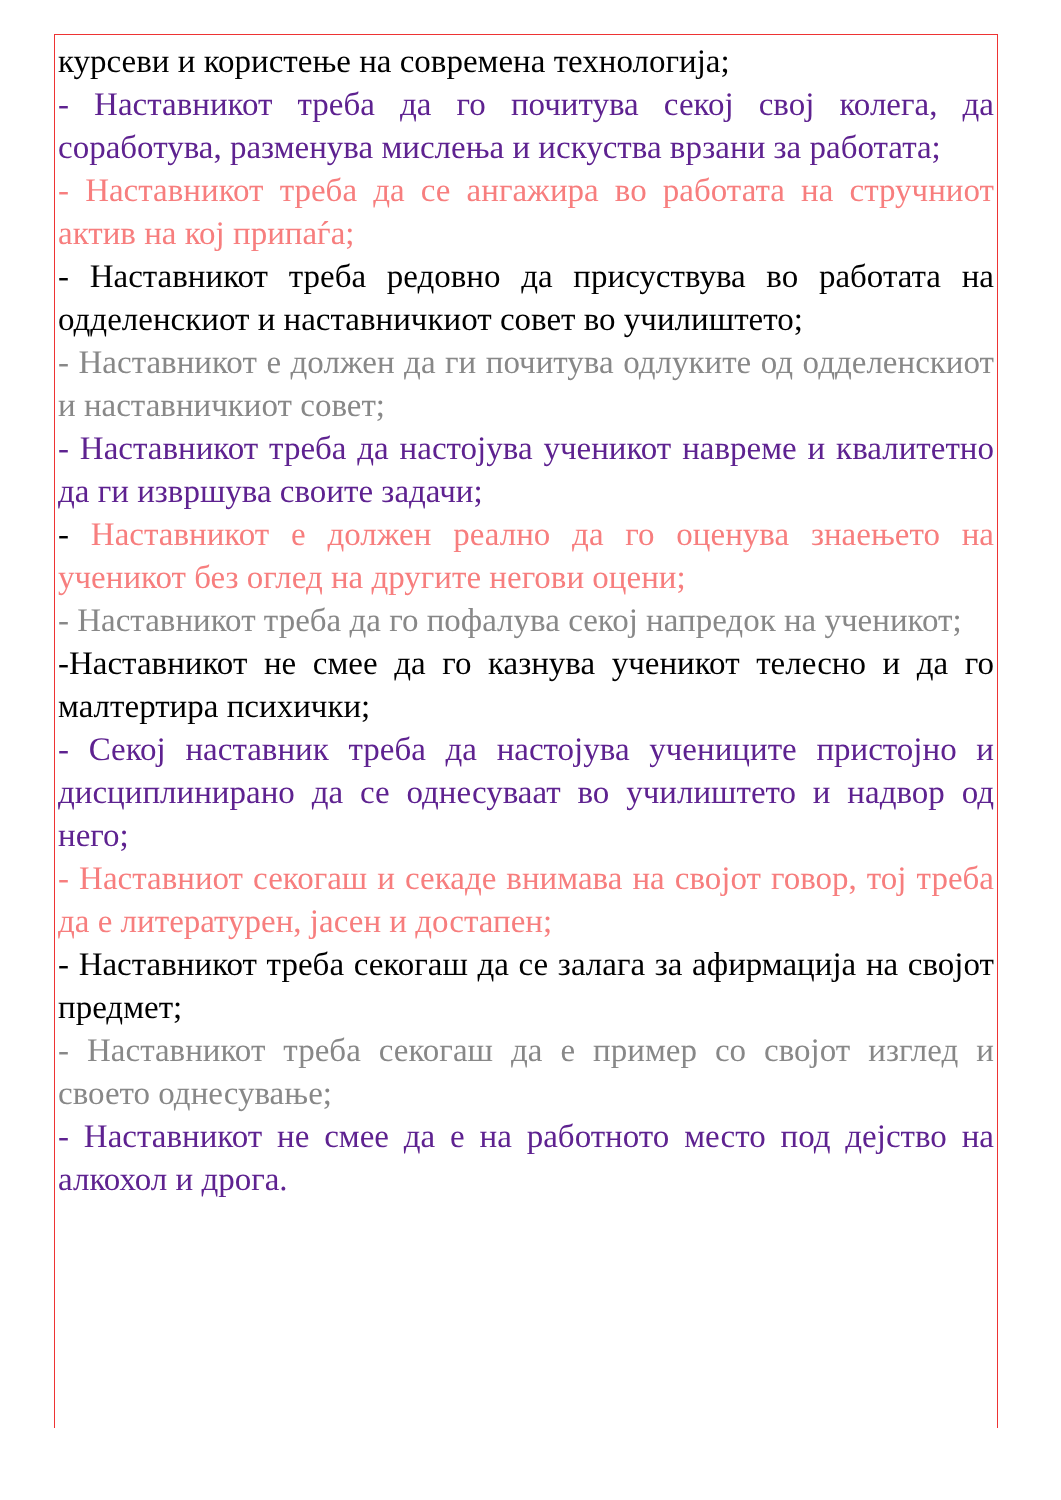курсеви и користење на современа технологија;
- Наставникот треба да го почитува секој свој колега, да соработува, разменува мислења и искуства врзани за работата;
- Наставникот треба да се ангажира во работата на стручниот актив на кој припаѓа;
- Наставникот треба редовно да присуствува во работата на одделенскиот и наставничкиот совет во училиштето;
- Наставникот е должен да ги почитува одлуките од одделенскиот и наставничкиот совет;
- Наставникот треба да настојува ученикот навреме и квалитетно да ги извршува своите задачи;
- Наставникот е должен реално да го оценува знаењето на ученикот без оглед на другите негови оцени;
- Наставникот треба да го пофалува секој напредок на ученикот;
-Наставникот не смее да го казнува ученикот телесно и да го малтертира психички;
- Секој наставник треба да настојува учениците пристојно и дисциплинирано да се однесуваат во училиштето и надвор од него;
- Наставниот секогаш и секаде внимава на својот говор, тој треба да е литературен, јасен и достапен;
- Наставникот треба секогаш да се залага за афирмација на својот предмет;
- Наставникот треба секогаш да е пример со својот изглед и своето однесување;
- Наставникот не смее да е на работното место под дејство на алкохол и дрога.